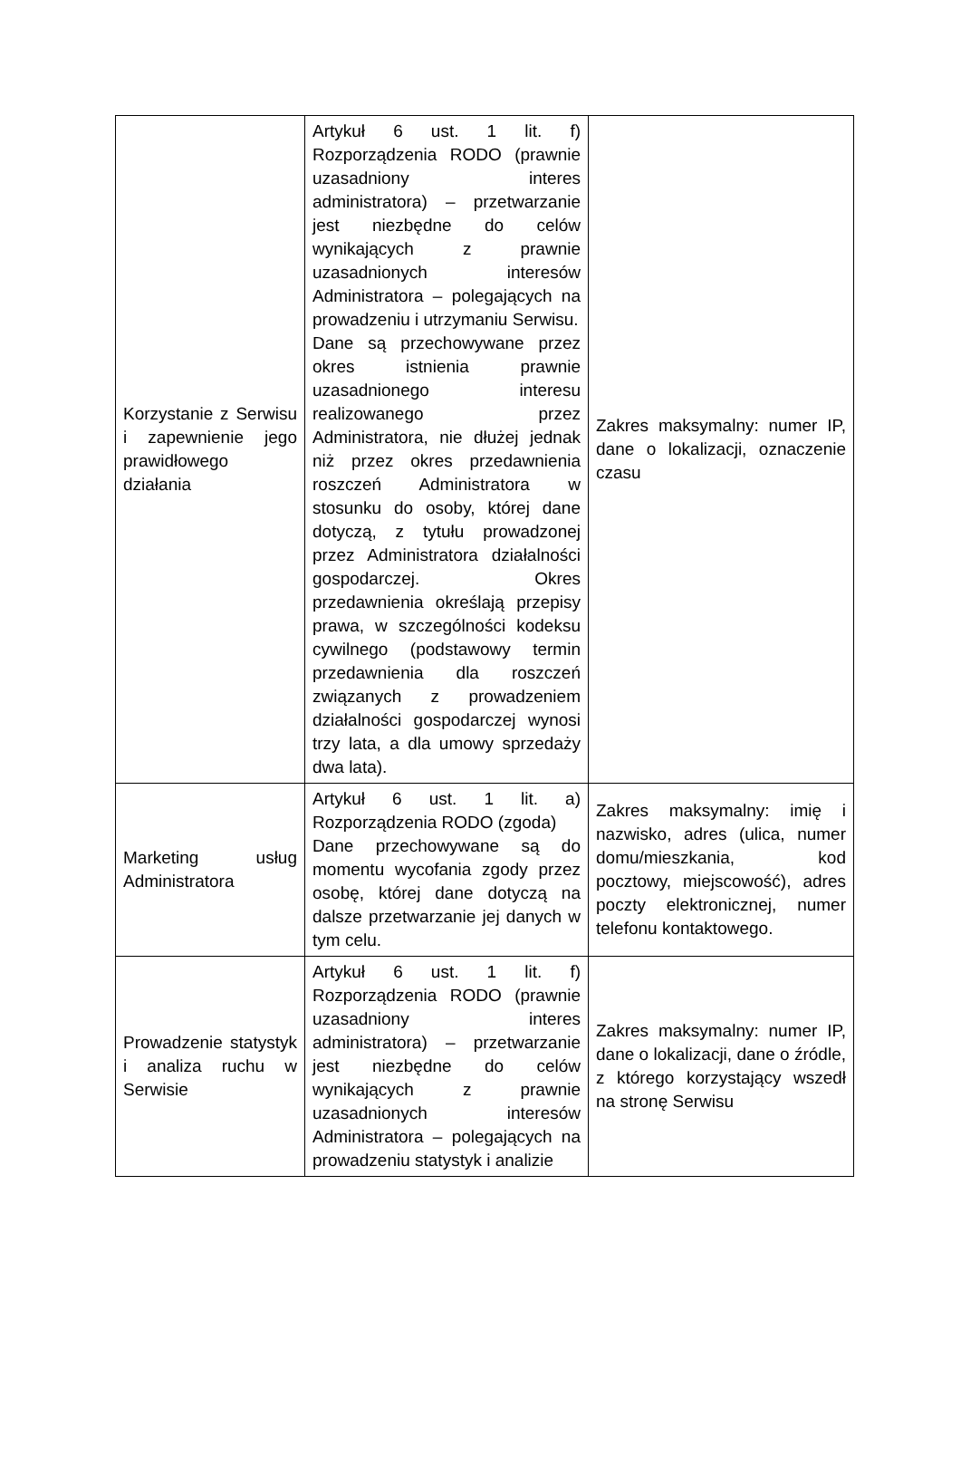| Korzystanie z Serwisu i zapewnienie jego prawidłowego działania | Artykuł 6 ust. 1 lit. f) Rozporządzenia RODO (prawnie uzasadniony interes administratora) – przetwarzanie jest niezbędne do celów wynikających z prawnie uzasadnionych interesów Administratora – polegających na prowadzeniu i utrzymaniu Serwisu. Dane są przechowywane przez okres istnienia prawnie uzasadnionego interesu realizowanego przez Administratora, nie dłużej jednak niż przez okres przedawnienia roszczeń Administratora w stosunku do osoby, której dane dotyczą, z tytułu prowadzonej przez Administratora działalności gospodarczej. Okres przedawnienia określają przepisy prawa, w szczególności kodeksu cywilnego (podstawowy termin przedawnienia dla roszczeń związanych z prowadzeniem działalności gospodarczej wynosi trzy lata, a dla umowy sprzedaży dwa lata). | Zakres maksymalny: numer IP, dane o lokalizacji, oznaczenie czasu |
| Marketing usług Administratora | Artykuł 6 ust. 1 lit. a) Rozporządzenia RODO (zgoda) Dane przechowywane są do momentu wycofania zgody przez osobę, której dane dotyczą na dalsze przetwarzanie jej danych w tym celu. | Zakres maksymalny: imię i nazwisko, adres (ulica, numer domu/mieszkania, kod pocztowy, miejscowość), adres poczty elektronicznej, numer telefonu kontaktowego. |
| Prowadzenie statystyk i analiza ruchu w Serwisie | Artykuł 6 ust. 1 lit. f) Rozporządzenia RODO (prawnie uzasadniony interes administratora) – przetwarzanie jest niezbędne do celów wynikających z prawnie uzasadnionych interesów Administratora – polegających na prowadzeniu statystyk i analizie | Zakres maksymalny: numer IP, dane o lokalizacji, dane o źródle, z którego korzystający wszedł na stronę Serwisu |